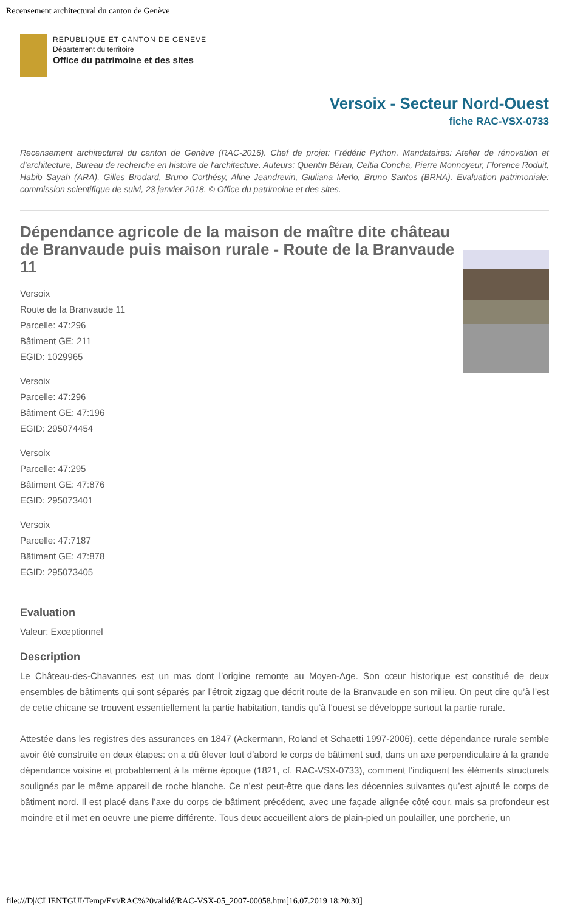Recensement architectural du canton de Genève
REPUBLIQUE ET CANTON DE GENEVE
Département du territoire
Office du patrimoine et des sites
Versoix - Secteur Nord-Ouest
fiche RAC-VSX-0733
Recensement architectural du canton de Genève (RAC-2016). Chef de projet: Frédéric Python. Mandataires: Atelier de rénovation et d'architecture, Bureau de recherche en histoire de l'architecture. Auteurs: Quentin Béran, Celtia Concha, Pierre Monnoyeur, Florence Roduit, Habib Sayah (ARA). Gilles Brodard, Bruno Corthésy, Aline Jeandrevin, Giuliana Merlo, Bruno Santos (BRHA). Evaluation patrimoniale: commission scientifique de suivi, 23 janvier 2018. © Office du patrimoine et des sites.
Dépendance agricole de la maison de maître dite château de Branvaude puis maison rurale - Route de la Branvaude 11
Versoix
Route de la Branvaude 11
Parcelle: 47:296
Bâtiment GE: 211
EGID: 1029965
Versoix
Parcelle: 47:296
Bâtiment GE: 47:196
EGID: 295074454
Versoix
Parcelle: 47:295
Bâtiment GE: 47:876
EGID: 295073401
Versoix
Parcelle: 47:7187
Bâtiment GE: 47:878
EGID: 295073405
Evaluation
Valeur: Exceptionnel
Description
Le Château-des-Chavannes est un mas dont l’origine remonte au Moyen-Age. Son cœur historique est constitué de deux ensembles de bâtiments qui sont séparés par l’étroit zigzag que décrit route de la Branvaude en son milieu. On peut dire qu’à l’est de cette chicane se trouvent essentiellement la partie habitation, tandis qu’à l’ouest se développe surtout la partie rurale.
Attestée dans les registres des assurances en 1847 (Ackermann, Roland et Schaetti 1997-2006), cette dépendance rurale semble avoir été construite en deux étapes: on a dû élever tout d’abord le corps de bâtiment sud, dans un axe perpendiculaire à la grande dépendance voisine et probablement à la même époque (1821, cf. RAC-VSX-0733), comment l’indiquent les éléments structurels soulignés par le même appareil de roche blanche. Ce n’est peut-être que dans les décennies suivantes qu’est ajouté le corps de bâtiment nord. Il est placé dans l’axe du corps de bâtiment précédent, avec une façade alignée côté cour, mais sa profondeur est moindre et il met en oeuvre une pierre différente. Tous deux accueillent alors de plain-pied un poulailler, une porcherie, un
file:///D|/CLIENTGUI/Temp/Evi/RAC%20validé/RAC-VSX-05_2007-00058.htm[16.07.2019 18:20:30]